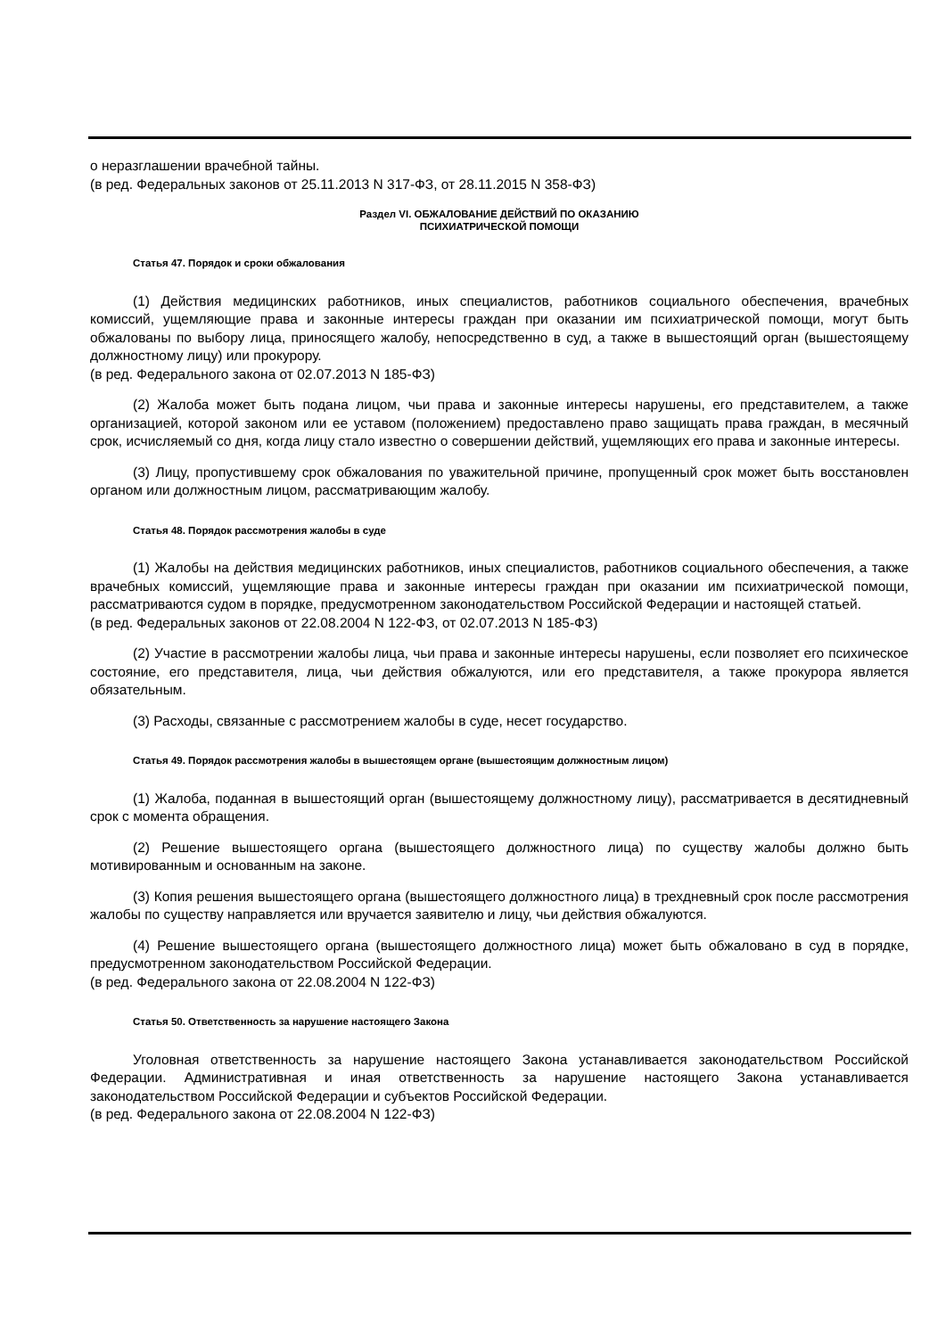о неразглашении врачебной тайны.
(в ред. Федеральных законов от 25.11.2013 N 317-ФЗ, от 28.11.2015 N 358-ФЗ)
Раздел VI. ОБЖАЛОВАНИЕ ДЕЙСТВИЙ ПО ОКАЗАНИЮ
ПСИХИАТРИЧЕСКОЙ ПОМОЩИ
Статья 47. Порядок и сроки обжалования
(1) Действия медицинских работников, иных специалистов, работников социального обеспечения, врачебных комиссий, ущемляющие права и законные интересы граждан при оказании им психиатрической помощи, могут быть обжалованы по выбору лица, приносящего жалобу, непосредственно в суд, а также в вышестоящий орган (вышестоящему должностному лицу) или прокурору.
(в ред. Федерального закона от 02.07.2013 N 185-ФЗ)
(2) Жалоба может быть подана лицом, чьи права и законные интересы нарушены, его представителем, а также организацией, которой законом или ее уставом (положением) предоставлено право защищать права граждан, в месячный срок, исчисляемый со дня, когда лицу стало известно о совершении действий, ущемляющих его права и законные интересы.
(3) Лицу, пропустившему срок обжалования по уважительной причине, пропущенный срок может быть восстановлен органом или должностным лицом, рассматривающим жалобу.
Статья 48. Порядок рассмотрения жалобы в суде
(1) Жалобы на действия медицинских работников, иных специалистов, работников социального обеспечения, а также врачебных комиссий, ущемляющие права и законные интересы граждан при оказании им психиатрической помощи, рассматриваются судом в порядке, предусмотренном законодательством Российской Федерации и настоящей статьей.
(в ред. Федеральных законов от 22.08.2004 N 122-ФЗ, от 02.07.2013 N 185-ФЗ)
(2) Участие в рассмотрении жалобы лица, чьи права и законные интересы нарушены, если позволяет его психическое состояние, его представителя, лица, чьи действия обжалуются, или его представителя, а также прокурора является обязательным.
(3) Расходы, связанные с рассмотрением жалобы в суде, несет государство.
Статья 49. Порядок рассмотрения жалобы в вышестоящем органе (вышестоящим должностным лицом)
(1) Жалоба, поданная в вышестоящий орган (вышестоящему должностному лицу), рассматривается в десятидневный срок с момента обращения.
(2) Решение вышестоящего органа (вышестоящего должностного лица) по существу жалобы должно быть мотивированным и основанным на законе.
(3) Копия решения вышестоящего органа (вышестоящего должностного лица) в трехдневный срок после рассмотрения жалобы по существу направляется или вручается заявителю и лицу, чьи действия обжалуются.
(4) Решение вышестоящего органа (вышестоящего должностного лица) может быть обжаловано в суд в порядке, предусмотренном законодательством Российской Федерации.
(в ред. Федерального закона от 22.08.2004 N 122-ФЗ)
Статья 50. Ответственность за нарушение настоящего Закона
Уголовная ответственность за нарушение настоящего Закона устанавливается законодательством Российской Федерации. Административная и иная ответственность за нарушение настоящего Закона устанавливается законодательством Российской Федерации и субъектов Российской Федерации.
(в ред. Федерального закона от 22.08.2004 N 122-ФЗ)